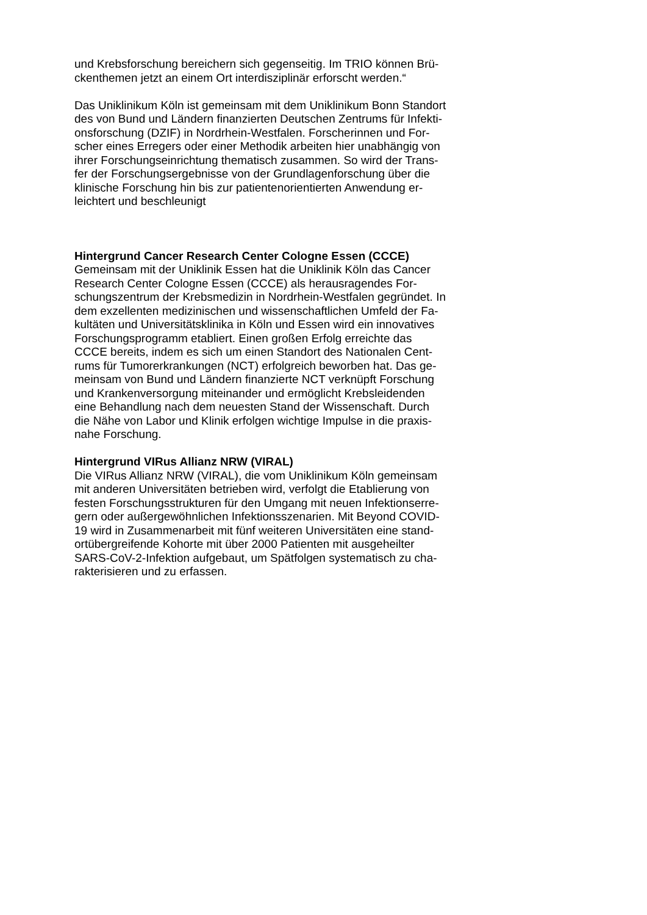und Krebsforschung bereichern sich gegenseitig. Im TRIO können Brü-
ckenthemen jetzt an einem Ort interdisziplinär erforscht werden.“
Das Uniklinikum Köln ist gemeinsam mit dem Uniklinikum Bonn Standort
des von Bund und Ländern finanzierten Deutschen Zentrums für Infekti-
onsforschung (DZIF) in Nordrhein-Westfalen. Forscherinnen und For-
scher eines Erregers oder einer Methodik arbeiten hier unabhängig von
ihrer Forschungseinrichtung thematisch zusammen. So wird der Trans-
fer der Forschungsergebnisse von der Grundlagenforschung über die
klinische Forschung hin bis zur patientenorientierten Anwendung er-
leichtert und beschleunigt
Hintergrund Cancer Research Center Cologne Essen (CCCE)
Gemeinsam mit der Uniklinik Essen hat die Uniklinik Köln das Cancer
Research Center Cologne Essen (CCCE) als herausragendes For-
schungszentrum der Krebsmedizin in Nordrhein-Westfalen gegründet. In
dem exzellenten medizinischen und wissenschaftlichen Umfeld der Fa-
kultäten und Universitätsklinika in Köln und Essen wird ein innovatives
Forschungsprogramm etabliert. Einen großen Erfolg erreichte das
CCCE bereits, indem es sich um einen Standort des Nationalen Cent-
rums für Tumorerkrankungen (NCT) erfolgreich beworben hat. Das ge-
meinsam von Bund und Ländern finanzierte NCT verknüpft Forschung
und Krankenversorgung miteinander und ermöglicht Krebsleidenden
eine Behandlung nach dem neuesten Stand der Wissenschaft. Durch
die Nähe von Labor und Klinik erfolgen wichtige Impulse in die praxis-
nahe Forschung.
Hintergrund VIRus Allianz NRW (VIRAL)
Die VIRus Allianz NRW (VIRAL), die vom Uniklinikum Köln gemeinsam
mit anderen Universitäten betrieben wird, verfolgt die Etablierung von
festen Forschungsstrukturen für den Umgang mit neuen Infektionserre-
gern oder außergewöhnlichen Infektionsszenarien. Mit Beyond COVID-
19 wird in Zusammenarbeit mit fünf weiteren Universitäten eine stand-
ortübergreifende Kohorte mit über 2000 Patienten mit ausgeheilter
SARS-CoV-2-Infektion aufgebaut, um Spätfolgen systematisch zu cha-
rakterisieren und zu erfassen.